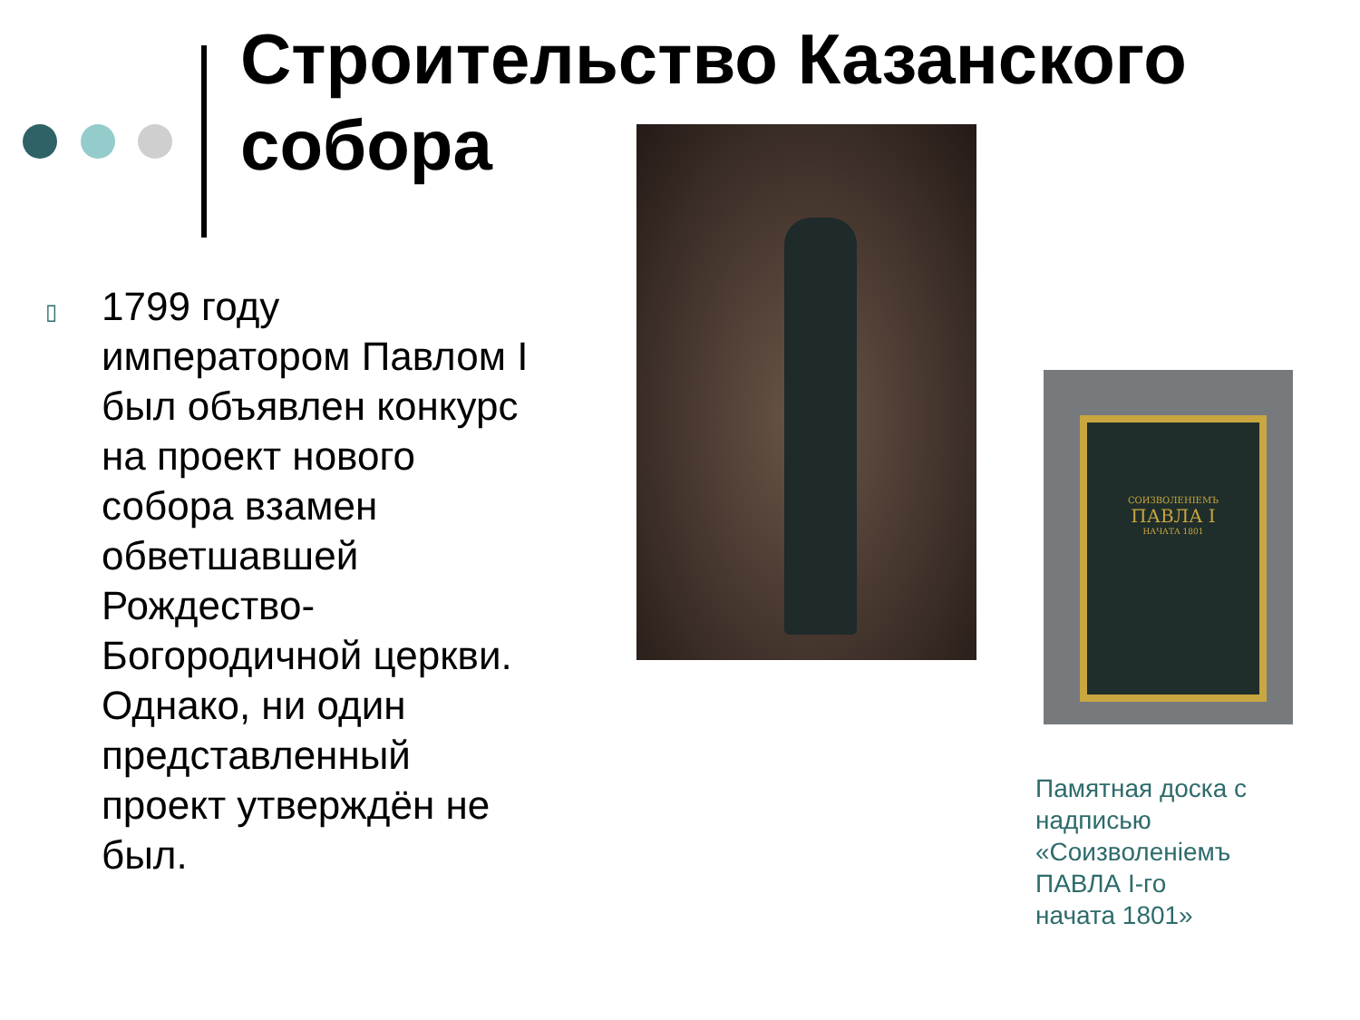Строительство Казанского собора
▯
1799 году императором Павлом I был объявлен конкурс на проект нового собора взамен обветшавшей Рождество-Богородичной церкви. Однако, ни один представленный проект утверждён не был.
СОИЗВОЛЕНІЕМЪ
ПАВЛА I
НАЧАТА 1801
Памятная доска с надписью «Соизволеніемъ ПАВЛА I-го
начата 1801»